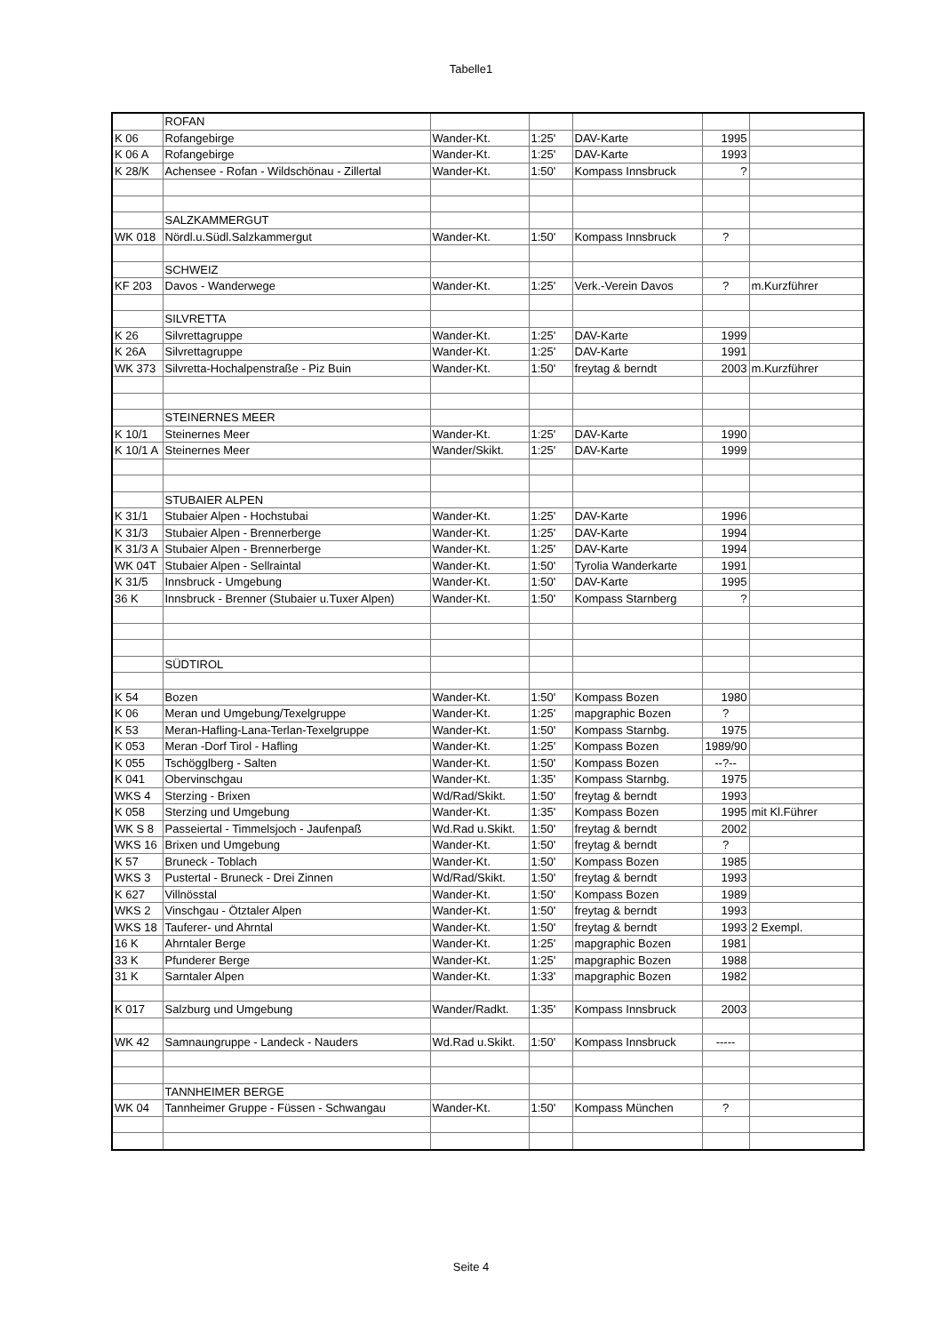Tabelle1
| | ROFAN | | | | | |
| K 06 | Rofangebirge | Wander-Kt. | 1:25' | DAV-Karte | 1995 | |
| K 06 A | Rofangebirge | Wander-Kt. | 1:25' | DAV-Karte | 1993 | |
| K 28/K | Achensee - Rofan - Wildschönau - Zillertal | Wander-Kt. | 1:50' | Kompass Innsbruck | ? | |
| | SALZKAMMERGUT | | | | | |
| WK 018 | Nördl.u.Südl.Salzkammergut | Wander-Kt. | 1:50' | Kompass Innsbruck | ? | |
| | SCHWEIZ | | | | | |
| KF 203 | Davos - Wanderwege | Wander-Kt. | 1:25' | Verk.-Verein Davos | ? | m.Kurzführer |
| | SILVRETTA | | | | | |
| K 26 | Silvrettagruppe | Wander-Kt. | 1:25' | DAV-Karte | 1999 | |
| K 26A | Silvrettagruppe | Wander-Kt. | 1:25' | DAV-Karte | 1991 | |
| WK 373 | Silvretta-Hochalpenstraße - Piz Buin | Wander-Kt. | 1:50' | freytag & berndt | 2003 | m.Kurzführer |
| | STEINERNES MEER | | | | | |
| K 10/1 | Steinernes Meer | Wander-Kt. | 1:25' | DAV-Karte | 1990 | |
| K 10/1 A | Steinernes Meer | Wander/Skikt. | 1:25' | DAV-Karte | 1999 | |
| | STUBAIER ALPEN | | | | | |
| K 31/1 | Stubaier Alpen - Hochstubai | Wander-Kt. | 1:25' | DAV-Karte | 1996 | |
| K 31/3 | Stubaier Alpen - Brennerberge | Wander-Kt. | 1:25' | DAV-Karte | 1994 | |
| K 31/3 A | Stubaier Alpen - Brennerberge | Wander-Kt. | 1:25' | DAV-Karte | 1994 | |
| WK 04T | Stubaier Alpen - Sellraintal | Wander-Kt. | 1:50' | Tyrolia Wanderkarte | 1991 | |
| K 31/5 | Innsbruck - Umgebung | Wander-Kt. | 1:50' | DAV-Karte | 1995 | |
| 36 K | Innsbruck - Brenner (Stubaier u.Tuxer Alpen) | Wander-Kt. | 1:50' | Kompass Starnberg | ? | |
| | SÜDTIROL | | | | | |
| K 54 | Bozen | Wander-Kt. | 1:50' | Kompass Bozen | 1980 | |
| K 06 | Meran und Umgebung/Texelgruppe | Wander-Kt. | 1:25' | mapgraphic Bozen | ? | |
| K 53 | Meran-Hafling-Lana-Terlan-Texelgruppe | Wander-Kt. | 1:50' | Kompass Starnbg. | 1975 | |
| K 053 | Meran -Dorf Tirol - Hafling | Wander-Kt. | 1:25' | Kompass Bozen | 1989/90 | |
| K 055 | Tschögglberg - Salten | Wander-Kt. | 1:50' | Kompass Bozen | --?-- | |
| K 041 | Obervinschgau | Wander-Kt. | 1:35' | Kompass Starnbg. | 1975 | |
| WKS 4 | Sterzing - Brixen | Wd/Rad/Skikt. | 1:50' | freytag & berndt | 1993 | |
| K 058 | Sterzing und Umgebung | Wander-Kt. | 1:35' | Kompass Bozen | 1995 | mit Kl.Führer |
| WK S 8 | Passeiertal - Timmelsjoch - Jaufenpaß | Wd.Rad u.Skikt. | 1:50' | freytag & berndt | 2002 | |
| WKS 16 | Brixen und Umgebung | Wander-Kt. | 1:50' | freytag & berndt | ? | |
| K 57 | Bruneck - Toblach | Wander-Kt. | 1:50' | Kompass Bozen | 1985 | |
| WKS 3 | Pustertal - Bruneck - Drei Zinnen | Wd/Rad/Skikt. | 1:50' | freytag & berndt | 1993 | |
| K 627 | Villnösstal | Wander-Kt. | 1:50' | Kompass Bozen | 1989 | |
| WKS 2 | Vinschgau - Ötztaler Alpen | Wander-Kt. | 1:50' | freytag & berndt | 1993 | |
| WKS 18 | Tauferer- und Ahrntal | Wander-Kt. | 1:50' | freytag & berndt | 1993 | 2 Exempl. |
| 16 K | Ahrntaler Berge | Wander-Kt. | 1:25' | mapgraphic Bozen | 1981 | |
| 33 K | Pfunderer Berge | Wander-Kt. | 1:25' | mapgraphic Bozen | 1988 | |
| 31 K | Sarntaler Alpen | Wander-Kt. | 1:33' | mapgraphic Bozen | 1982 | |
| K 017 | Salzburg und Umgebung | Wander/Radkt. | 1:35' | Kompass Innsbruck | 2003 | |
| WK 42 | Samnaungruppe - Landeck - Nauders | Wd.Rad u.Skikt. | 1:50' | Kompass Innsbruck | ----- | |
| | TANNHEIMER BERGE | | | | | |
| WK 04 | Tannheimer Gruppe - Füssen - Schwangau | Wander-Kt. | 1:50' | Kompass München | ? | |
Seite 4